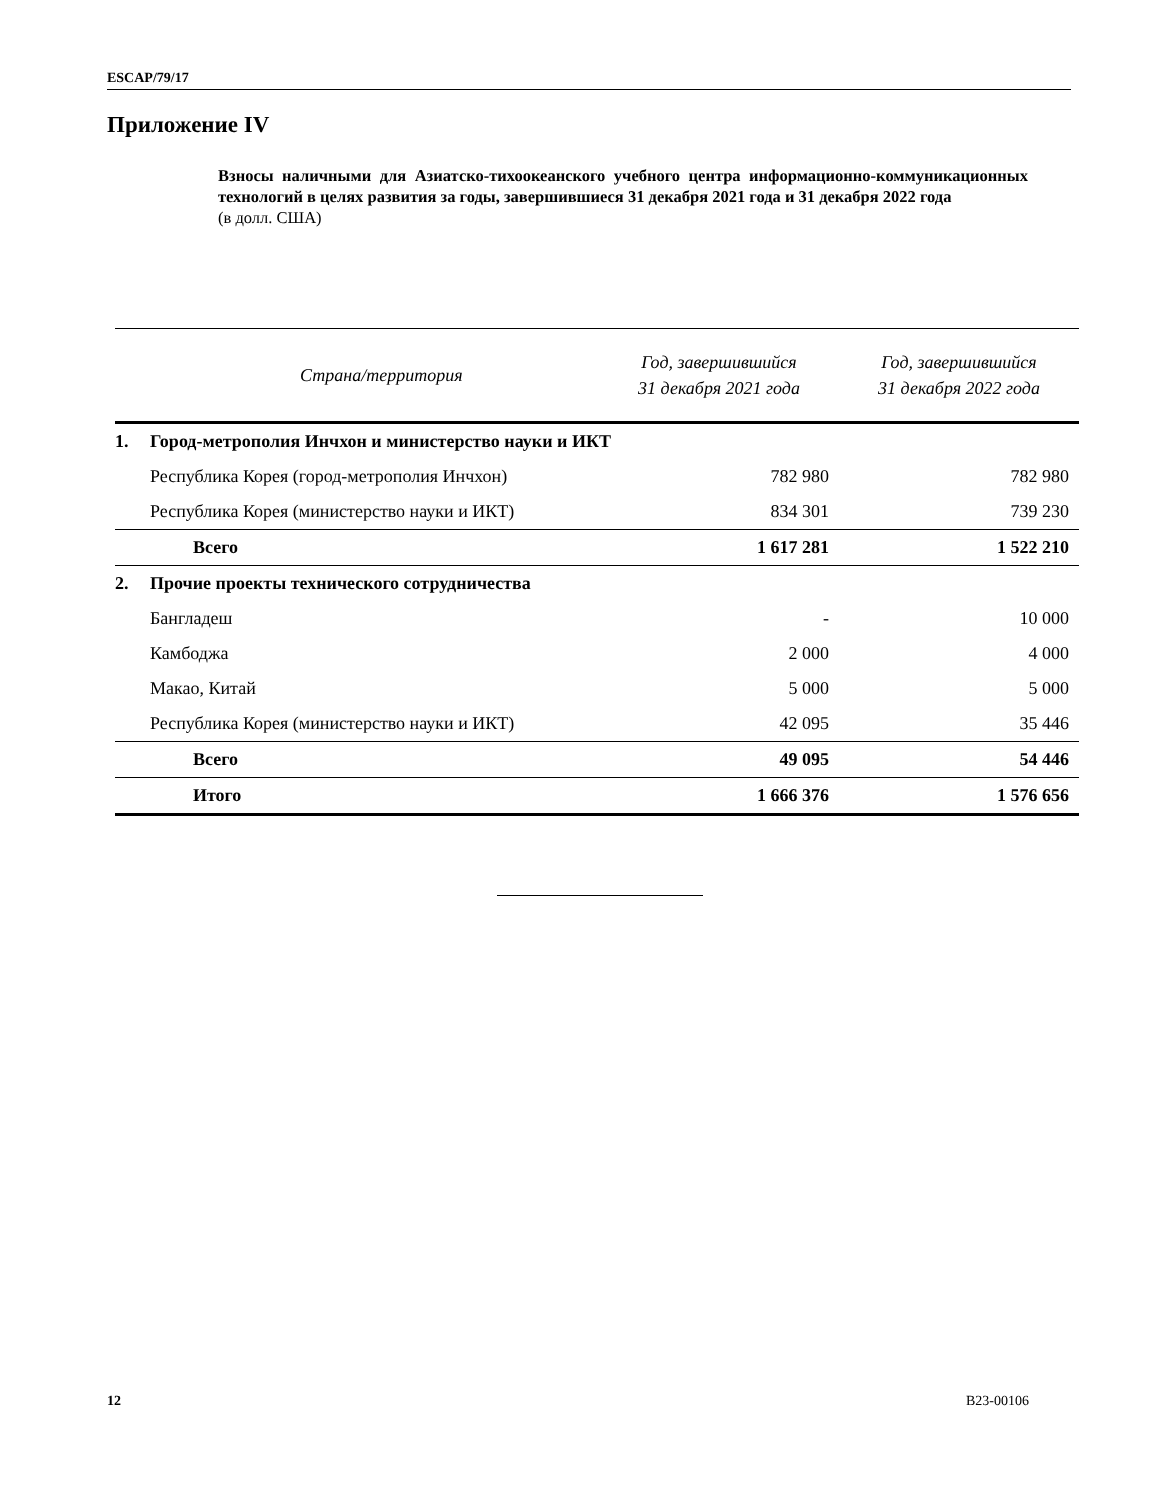ESCAP/79/17
Приложение IV
Взносы наличными для Азиатско-тихоокеанского учебного центра информационно-коммуникационных технологий в целях развития за годы, завершившиеся 31 декабря 2021 года и 31 декабря 2022 года
(в долл. США)
| | Страна/территория | Год, завершившийся 31 декабря 2021 года | Год, завершившийся 31 декабря 2022 года |
| --- | --- | --- | --- |
| 1. | Город-метрополия Инчхон и министерство науки и ИКТ | | |
| | Республика Корея (город-метрополия Инчхон) | 782 980 | 782 980 |
| | Республика Корея (министерство науки и ИКТ) | 834 301 | 739 230 |
| | Всего | 1 617 281 | 1 522 210 |
| 2. | Прочие проекты технического сотрудничества | | |
| | Бангладеш | - | 10 000 |
| | Камбоджа | 2 000 | 4 000 |
| | Макао, Китай | 5 000 | 5 000 |
| | Республика Корея (министерство науки и ИКТ) | 42 095 | 35 446 |
| | Всего | 49 095 | 54 446 |
| | Итого | 1 666 376 | 1 576 656 |
12 B23-00106